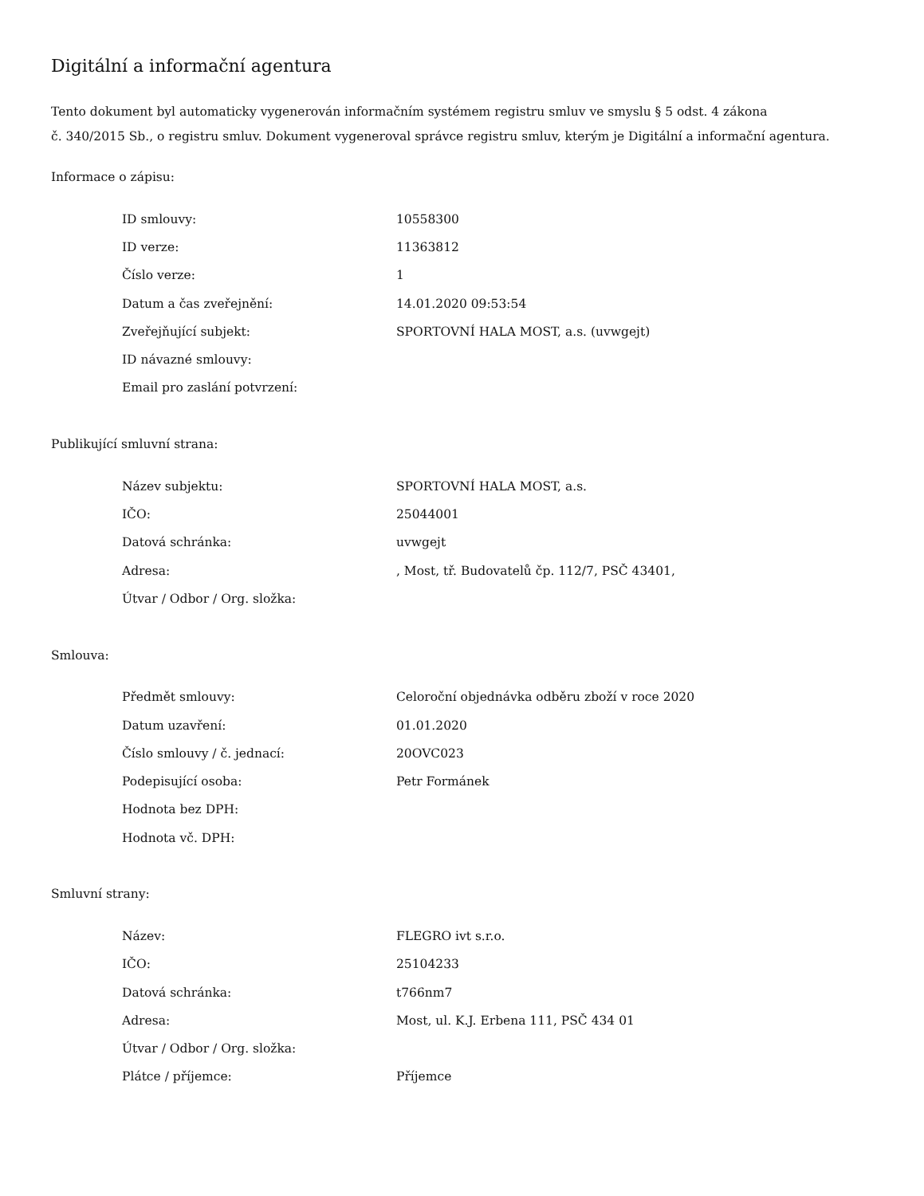Digitální a informační agentura
Tento dokument byl automaticky vygenerován informačním systémem registru smluv ve smyslu § 5 odst. 4 zákona
č. 340/2015 Sb., o registru smluv. Dokument vygeneroval správce registru smluv, kterým je Digitální a informační agentura.
Informace o zápisu:
| ID smlouvy: | 10558300 |
| ID verze: | 11363812 |
| Číslo verze: | 1 |
| Datum a čas zveřejnění: | 14.01.2020 09:53:54 |
| Zveřejňující subjekt: | SPORTOVNÍ HALA MOST, a.s. (uvwgejt) |
| ID návazné smlouvy: | |
| Email pro zaslání potvrzení: | |
Publikující smluvní strana:
| Název subjektu: | SPORTOVNÍ HALA MOST, a.s. |
| IČO: | 25044001 |
| Datová schránka: | uvwgejt |
| Adresa: | , Most, tř. Budovatelů čp. 112/7, PSČ 43401, |
| Útvar / Odbor / Org. složka: | |
Smlouva:
| Předmět smlouvy: | Celoroční objednávka odběru zboží v roce 2020 |
| Datum uzavření: | 01.01.2020 |
| Číslo smlouvy / č. jednací: | 20OVC023 |
| Podepisující osoba: | Petr Formánek |
| Hodnota bez DPH: | |
| Hodnota vč. DPH: | |
Smluvní strany:
| Název: | FLEGRO ivt s.r.o. |
| IČO: | 25104233 |
| Datová schránka: | t766nm7 |
| Adresa: | Most, ul. K.J. Erbena 111, PSČ 434 01 |
| Útvar / Odbor / Org. složka: | |
| Plátce / příjemce: | Příjemce |